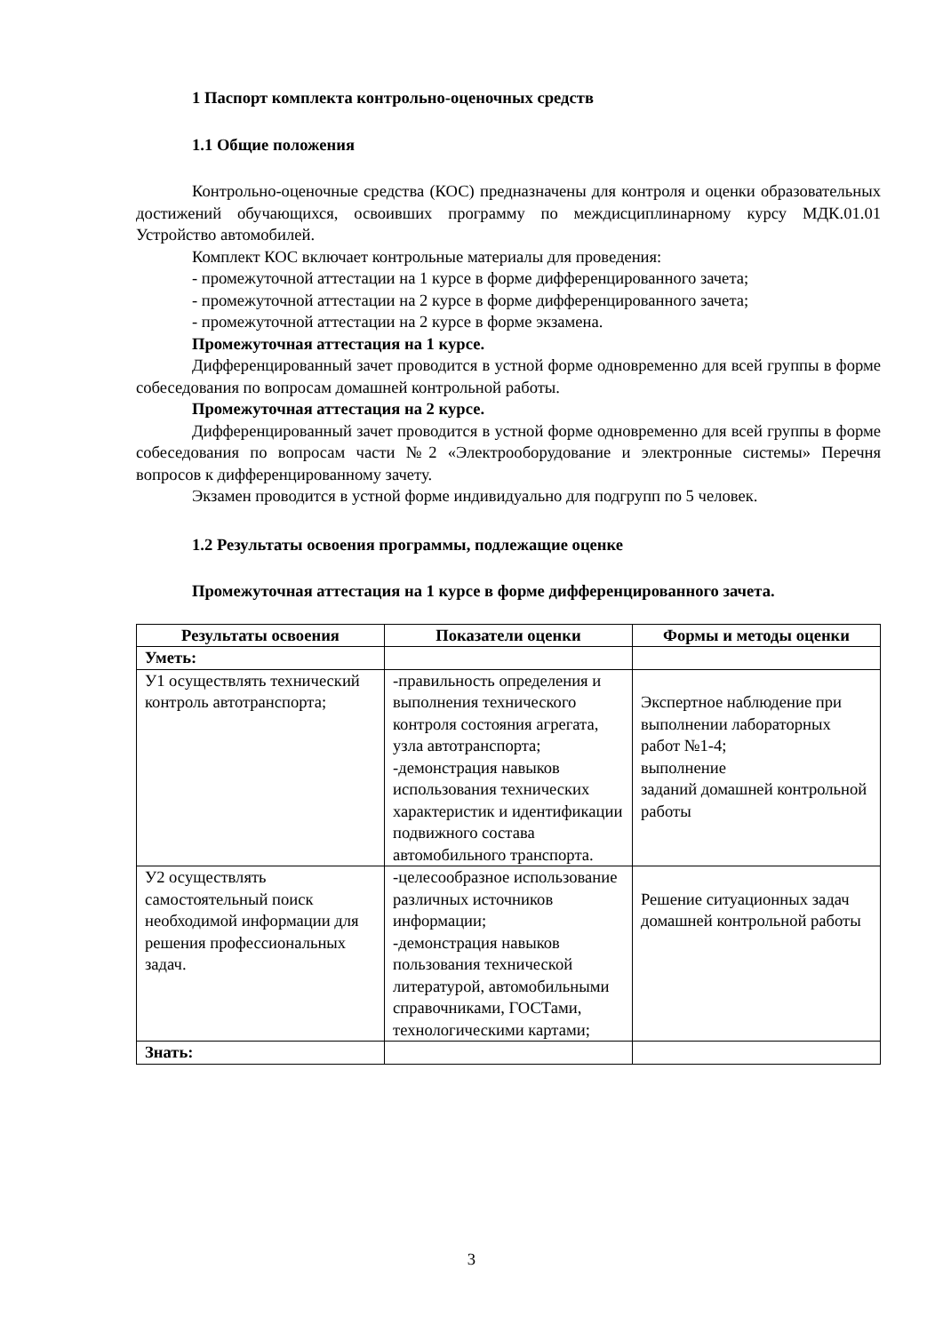1 Паспорт комплекта контрольно-оценочных средств
1.1 Общие положения
Контрольно-оценочные средства (КОС) предназначены для контроля и оценки образовательных достижений обучающихся, освоивших программу по междисциплинарному курсу МДК.01.01 Устройство автомобилей.
Комплект КОС включает контрольные материалы для проведения:
- промежуточной аттестации на 1 курсе в форме дифференцированного зачета;
- промежуточной аттестации на 2 курсе в форме дифференцированного зачета;
- промежуточной аттестации на 2 курсе в форме экзамена.
Промежуточная аттестация на 1 курсе.
Дифференцированный зачет проводится в устной форме одновременно для всей группы в форме собеседования по вопросам домашней контрольной работы.
Промежуточная аттестация на 2 курсе.
Дифференцированный зачет проводится в устной форме одновременно для всей группы в форме собеседования по вопросам части №2 «Электрооборудование и электронные системы» Перечня вопросов к дифференцированному зачету.
Экзамен проводится в устной форме индивидуально для подгрупп по 5 человек.
1.2 Результаты освоения программы, подлежащие оценке
Промежуточная аттестация на 1 курсе в форме дифференцированного зачета.
| Результаты освоения | Показатели оценки | Формы и методы оценки |
| --- | --- | --- |
| Уметь: | | |
| У1 осуществлять технический контроль автотранспорта; | -правильность определения и выполнения технического контроля состояния агрегата, узла автотранспорта; -демонстрация навыков использования технических характеристик и идентификации подвижного состава автомобильного транспорта. | Экспертное наблюдение при выполнении лабораторных работ №1-4; выполнение заданий домашней контрольной работы |
| У2 осуществлять самостоятельный поиск необходимой информации для решения профессиональных задач. | -целесообразное использование различных источников информации; -демонстрация навыков пользования технической литературой, автомобильными справочниками, ГОСТами, технологическими картами; | Решение ситуационных задач домашней контрольной работы |
| Знать: | | |
3